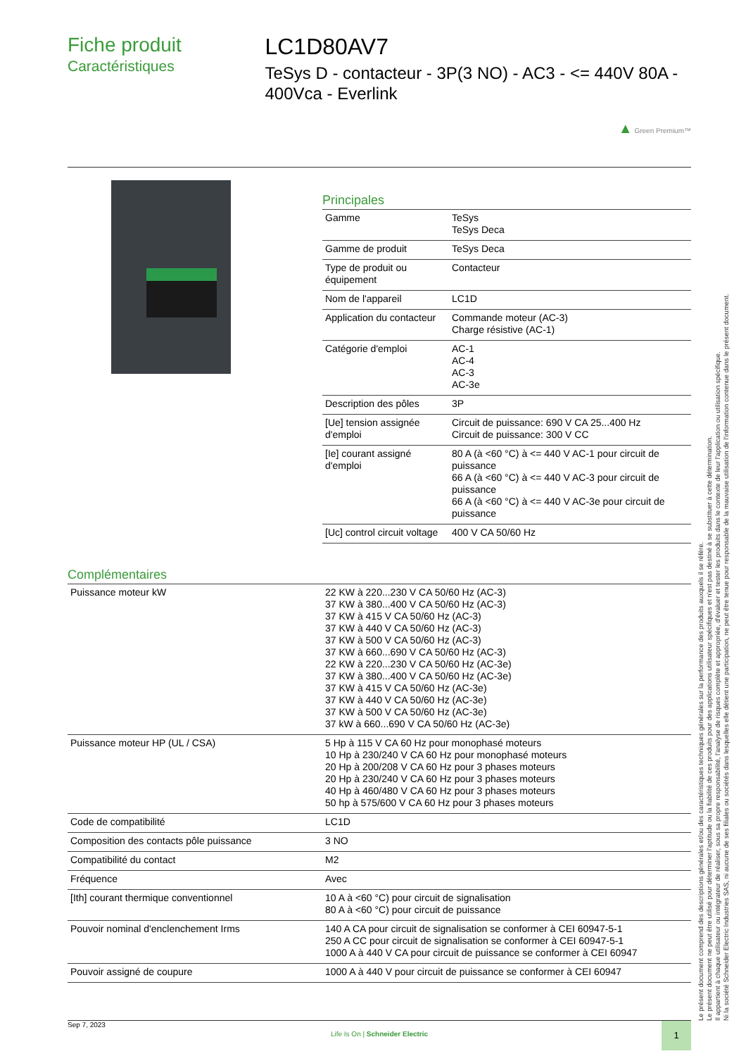Fiche produit
Caractéristiques
LC1D80AV7
TeSys D - contacteur - 3P(3 NO) - AC3 - <= 440V 80A - 400Vca - Everlink
▲ Green Premium™
Principales
| Gamme | TeSys TeSys Deca |
| Gamme de produit | TeSys Deca |
| Type de produit ou équipement | Contacteur |
| Nom de l'appareil | LC1D |
| Application du contacteur | Commande moteur (AC-3) Charge résistive (AC-1) |
| Catégorie d'emploi | AC-1 AC-4 AC-3 AC-3e |
| Description des pôles | 3P |
| [Ue] tension assignée d'emploi | Circuit de puissance: 690 V CA 25...400 Hz Circuit de puissance: 300 V CC |
| [Ie] courant assigné d'emploi | 80 A (à <60 °C) à <= 440 V AC-1 pour circuit de puissance 66 A (à <60 °C) à <= 440 V AC-3 pour circuit de puissance 66 A (à <60 °C) à <= 440 V AC-3e pour circuit de puissance |
| [Uc] control circuit voltage | 400 V CA 50/60 Hz |
Complémentaires
| Puissance moteur kW | 22 KW à 220...230 V CA 50/60 Hz (AC-3) 37 KW à 380...400 V CA 50/60 Hz (AC-3) 37 KW à 415 V CA 50/60 Hz (AC-3) 37 KW à 440 V CA 50/60 Hz (AC-3) 37 KW à 500 V CA 50/60 Hz (AC-3) 37 KW à 660...690 V CA 50/60 Hz (AC-3) 22 KW à 220...230 V CA 50/60 Hz (AC-3e) 37 KW à 380...400 V CA 50/60 Hz (AC-3e) 37 KW à 415 V CA 50/60 Hz (AC-3e) 37 KW à 440 V CA 50/60 Hz (AC-3e) 37 KW à 500 V CA 50/60 Hz (AC-3e) 37 kW à 660...690 V CA 50/60 Hz (AC-3e) |
| Puissance moteur HP (UL / CSA) | 5 Hp à 115 V CA 60 Hz pour monophasé moteurs 10 Hp à 230/240 V CA 60 Hz pour monophasé moteurs 20 Hp à 200/208 V CA 60 Hz pour 3 phases moteurs 20 Hp à 230/240 V CA 60 Hz pour 3 phases moteurs 40 Hp à 460/480 V CA 60 Hz pour 3 phases moteurs 50 hp à 575/600 V CA 60 Hz pour 3 phases moteurs |
| Code de compatibilité | LC1D |
| Composition des contacts pôle puissance | 3 NO |
| Compatibilité du contact | M2 |
| Fréquence | Avec |
| [Ith] courant thermique conventionnel | 10 A à <60 °C) pour circuit de signalisation 80 A à <60 °C) pour circuit de puissance |
| Pouvoir nominal d'enclenchement Irms | 140 A CA pour circuit de signalisation se conformer à CEI 60947-5-1 250 A CC pour circuit de signalisation se conformer à CEI 60947-5-1 1000 A à 440 V CA pour circuit de puissance se conformer à CEI 60947 |
| Pouvoir assigné de coupure | 1000 A à 440 V pour circuit de puissance se conformer à CEI 60947 |
Le présent document comprend des descriptions générales et/ou des caractéristiques techniques générales sur la performance des produits auxquels il se réfère.
Le présent document ne peut être utilisé pour déterminer l'aptitude ou la fiabilité de ces produits pour des applications utilisateur spécifiques et n'est pas destiné à se substituer à cette détermination.
Il appartient à chaque utilisateur ou intégrateur de réaliser, sous sa propre responsabilité, l'analyse de risques complète et appropriée, d'évaluer et tester les produits dans le contexte de leur l'application ou utilisation spécifique.
Ni la société Schneider Electric Industries SAS, ni aucune de ses filiales ou sociétés dans lesquelles elle détient une participation, ne peut être tenue pour responsable de la mauvaise utilisation de l'information contenue dans le présent document.
Sep 7, 2023
Life Is On | Schneider Electric
1